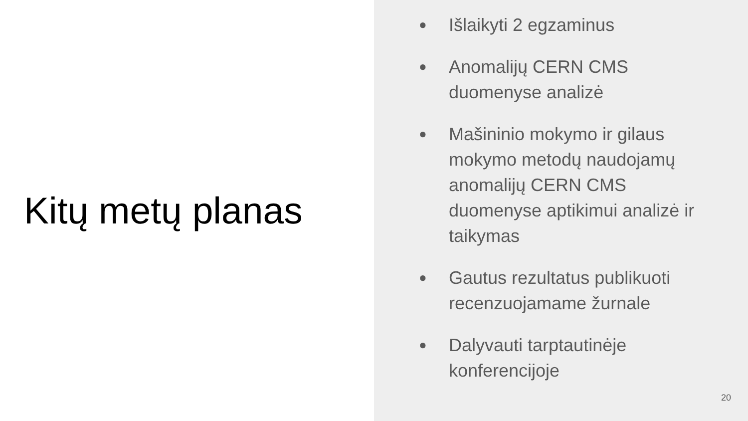Kitų metų planas
● Išlaikyti 2 egzaminus
● Anomalijų CERN CMS duomenyse analizė
● Mašininio mokymo ir gilaus mokymo metodų naudojamų anomalijų CERN CMS duomenyse aptikimui analizė ir taikymas
● Gautus rezultatus publikuoti recenzuojamame žurnale
● Dalyvauti tarptautinėje konferencijoje
20